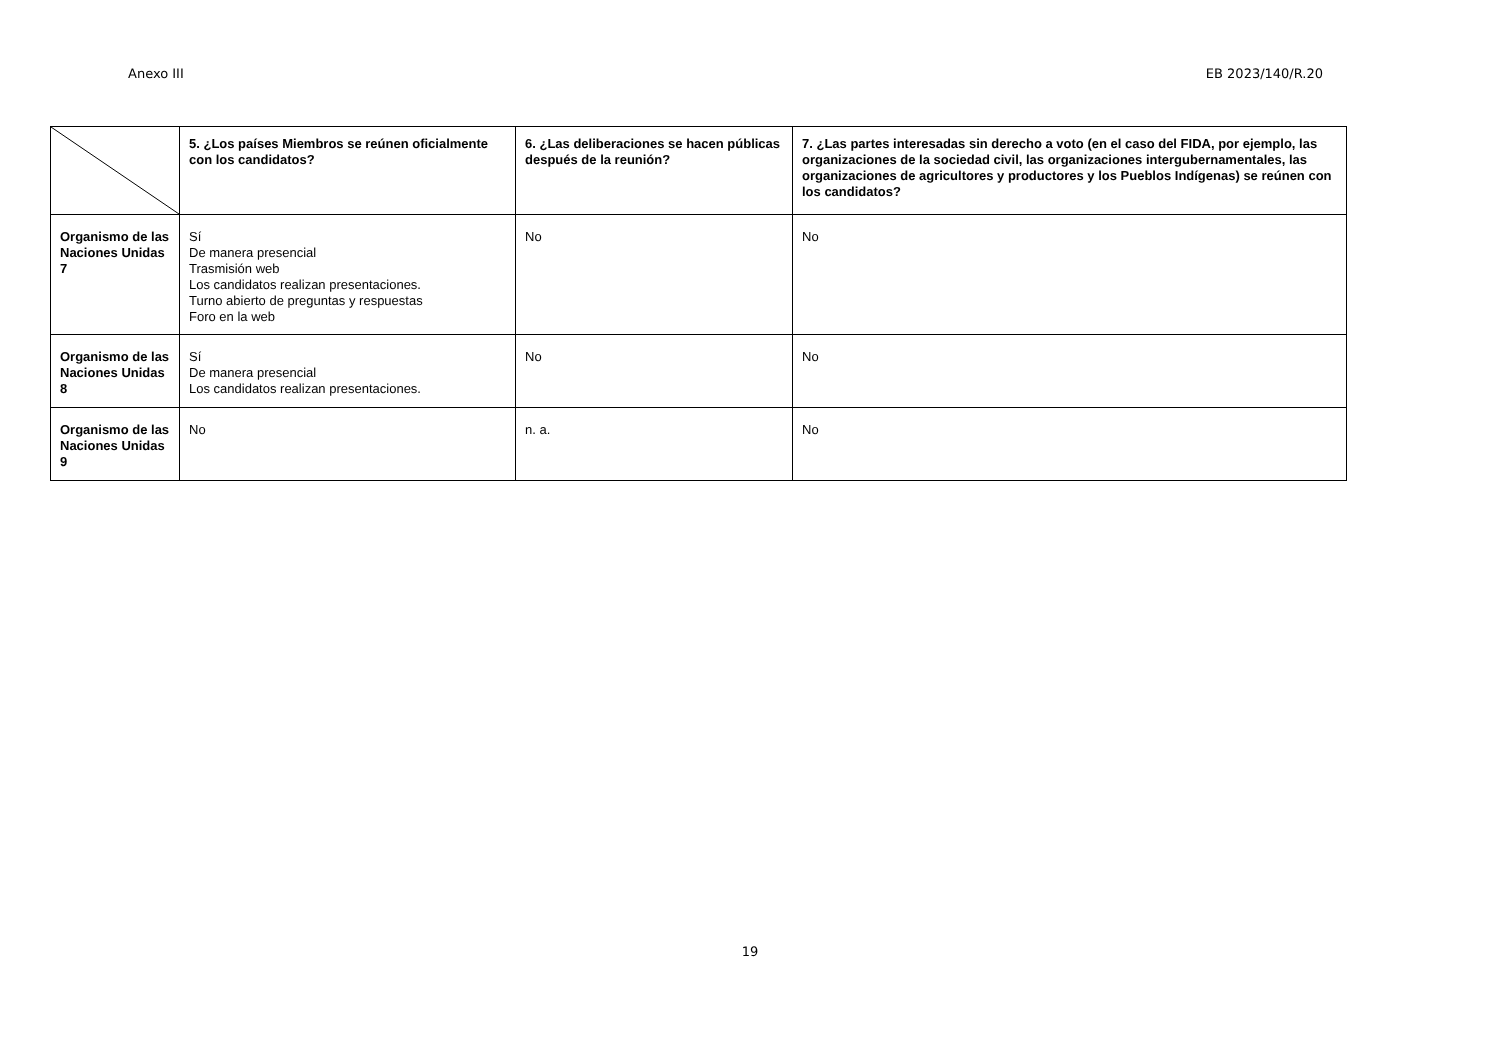Anexo III EB 2023/140/R.20
| | 5. ¿Los países Miembros se reúnen oficialmente con los candidatos? | 6. ¿Las deliberaciones se hacen públicas después de la reunión? | 7. ¿Las partes interesadas sin derecho a voto (en el caso del FIDA, por ejemplo, las organizaciones de la sociedad civil, las organizaciones intergubernamentales, las organizaciones de agricultores y productores y los Pueblos Indígenas) se reúnen con los candidatos? |
| --- | --- | --- | --- |
| Organismo de las Naciones Unidas 7 | Sí De manera presencial Trasmisión web Los candidatos realizan presentaciones. Turno abierto de preguntas y respuestas Foro en la web | No | No |
| Organismo de las Naciones Unidas 8 | Sí De manera presencial Los candidatos realizan presentaciones. | No | No |
| Organismo de las Naciones Unidas 9 | No | n. a. | No |
19